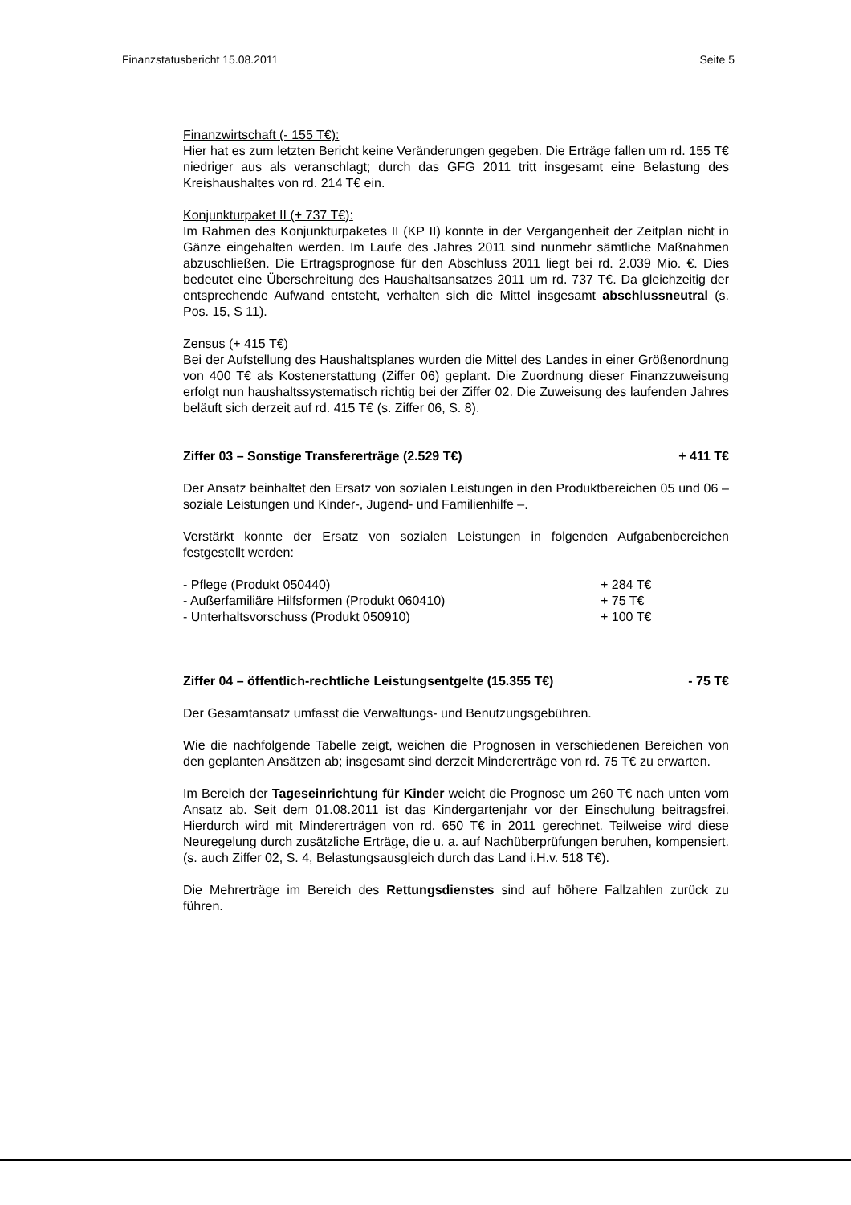Finanzstatusbericht 15.08.2011 Seite 5
Finanzwirtschaft (- 155 T€):
Hier hat es zum letzten Bericht keine Veränderungen gegeben. Die Erträge fallen um rd. 155 T€ niedriger aus als veranschlagt; durch das GFG 2011 tritt insgesamt eine Belastung des Kreishaushaltes von rd. 214 T€ ein.
Konjunkturpaket II (+ 737 T€):
Im Rahmen des Konjunkturpaketes II (KP II) konnte in der Vergangenheit der Zeitplan nicht in Gänze eingehalten werden. Im Laufe des Jahres 2011 sind nunmehr sämtliche Maßnahmen abzuschließen. Die Ertragsprognose für den Abschluss 2011 liegt bei rd. 2.039 Mio. €. Dies bedeutet eine Überschreitung des Haushaltsansatzes 2011 um rd. 737 T€. Da gleichzeitig der entsprechende Aufwand entsteht, verhalten sich die Mittel insgesamt abschlussneutral (s. Pos. 15, S 11).
Zensus (+ 415 T€)
Bei der Aufstellung des Haushaltsplanes wurden die Mittel des Landes in einer Größenordnung von 400 T€ als Kostenerstattung (Ziffer 06) geplant. Die Zuordnung dieser Finanzzuweisung erfolgt nun haushaltssystematisch richtig bei der Ziffer 02. Die Zuweisung des laufenden Jahres beläuft sich derzeit auf rd. 415 T€ (s. Ziffer 06, S. 8).
Ziffer 03 – Sonstige Transfererträge (2.529 T€) + 411 T€
Der Ansatz beinhaltet den Ersatz von sozialen Leistungen in den Produktbereichen 05 und 06 – soziale Leistungen und Kinder-, Jugend- und Familienhilfe –.
Verstärkt konnte der Ersatz von sozialen Leistungen in folgenden Aufgabenbereichen festgestellt werden:
- Pflege (Produkt 050440) + 284 T€
- Außerfamiliäre Hilfsformen (Produkt 060410) + 75 T€
- Unterhaltsvorschuss (Produkt 050910) + 100 T€
Ziffer 04 – öffentlich-rechtliche Leistungsentgelte (15.355 T€) - 75 T€
Der Gesamtansatz umfasst die Verwaltungs- und Benutzungsgebühren.
Wie die nachfolgende Tabelle zeigt, weichen die Prognosen in verschiedenen Bereichen von den geplanten Ansätzen ab; insgesamt sind derzeit Mindererträge von rd. 75 T€ zu erwarten.
Im Bereich der Tageseinrichtung für Kinder weicht die Prognose um 260 T€ nach unten vom Ansatz ab. Seit dem 01.08.2011 ist das Kindergartenjahr vor der Einschulung beitragsfrei. Hierdurch wird mit Mindererträgen von rd. 650 T€ in 2011 gerechnet. Teilweise wird diese Neuregelung durch zusätzliche Erträge, die u. a. auf Nachüberprüfungen beruhen, kompensiert. (s. auch Ziffer 02, S. 4, Belastungsausgleich durch das Land i.H.v. 518 T€).
Die Mehrerträge im Bereich des Rettungsdienstes sind auf höhere Fallzahlen zurück zu führen.